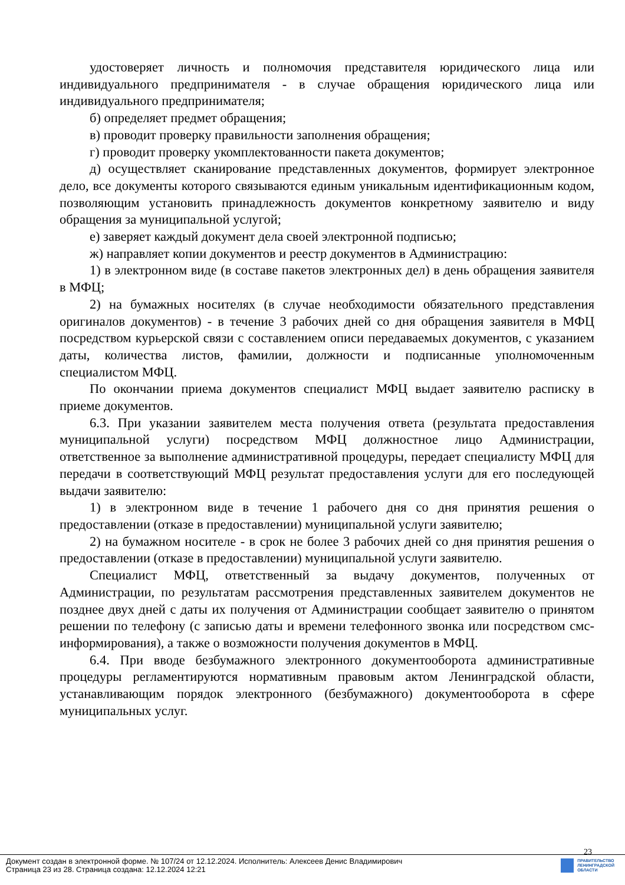удостоверяет личность и полномочия представителя юридического лица или индивидуального предпринимателя - в случае обращения юридического лица или индивидуального предпринимателя;
б) определяет предмет обращения;
в) проводит проверку правильности заполнения обращения;
г) проводит проверку укомплектованности пакета документов;
д) осуществляет сканирование представленных документов, формирует электронное дело, все документы которого связываются единым уникальным идентификационным кодом, позволяющим установить принадлежность документов конкретному заявителю и виду обращения за муниципальной услугой;
е) заверяет каждый документ дела своей электронной подписью;
ж) направляет копии документов и реестр документов в Администрацию:
1) в электронном виде (в составе пакетов электронных дел) в день обращения заявителя в МФЦ;
2) на бумажных носителях (в случае необходимости обязательного представления оригиналов документов) - в течение 3 рабочих дней со дня обращения заявителя в МФЦ посредством курьерской связи с составлением описи передаваемых документов, с указанием даты, количества листов, фамилии, должности и подписанные уполномоченным специалистом МФЦ.
По окончании приема документов специалист МФЦ выдает заявителю расписку в приеме документов.
6.3. При указании заявителем места получения ответа (результата предоставления муниципальной услуги) посредством МФЦ должностное лицо Администрации, ответственное за выполнение административной процедуры, передает специалисту МФЦ для передачи в соответствующий МФЦ результат предоставления услуги для его последующей выдачи заявителю:
1) в электронном виде в течение 1 рабочего дня со дня принятия решения о предоставлении (отказе в предоставлении) муниципальной услуги заявителю;
2) на бумажном носителе - в срок не более 3 рабочих дней со дня принятия решения о предоставлении (отказе в предоставлении) муниципальной услуги заявителю.
Специалист МФЦ, ответственный за выдачу документов, полученных от Администрации, по результатам рассмотрения представленных заявителем документов не позднее двух дней с даты их получения от Администрации сообщает заявителю о принятом решении по телефону (с записью даты и времени телефонного звонка или посредством смс-информирования), а также о возможности получения документов в МФЦ.
6.4. При вводе безбумажного электронного документооборота административные процедуры регламентируются нормативным правовым актом Ленинградской области, устанавливающим порядок электронного (безбумажного) документооборота в сфере муниципальных услуг.
23
Документ создан в электронной форме. № 107/24 от 12.12.2024. Исполнитель: Алексеев Денис Владимирович
Страница 23 из 28. Страница создана: 12.12.2024 12:21
ПРАВИТЕЛЬСТВО
ЛЕНИНГРАДСКОЙ
ОБЛАСТИ